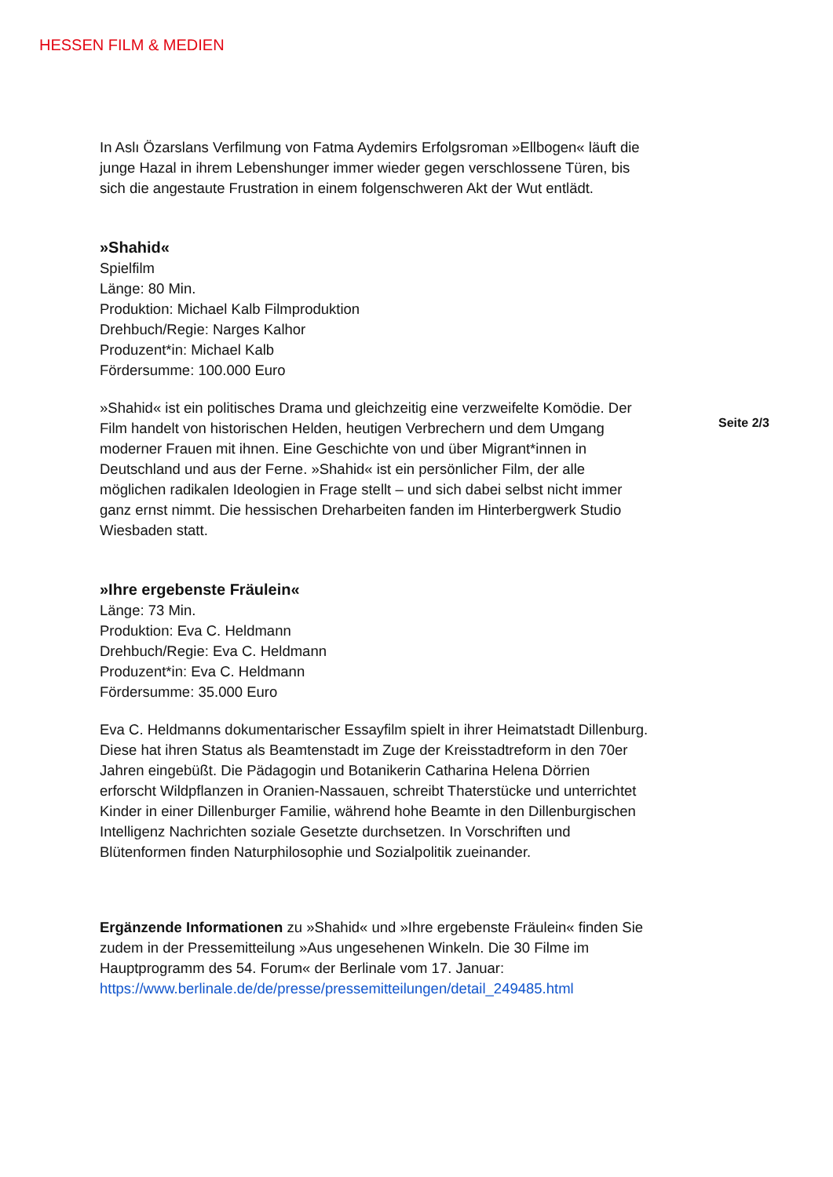HESSEN FILM & MEDIEN
In Aslı Özarslans Verfilmung von Fatma Aydemirs Erfolgsroman »Ellbogen« läuft die junge Hazal in ihrem Lebenshunger immer wieder gegen verschlossene Türen, bis sich die angestaute Frustration in einem folgenschweren Akt der Wut entlädt.
»Shahid«
Spielfilm
Länge: 80 Min.
Produktion: Michael Kalb Filmproduktion
Drehbuch/Regie: Narges Kalhor
Produzent*in: Michael Kalb
Fördersumme: 100.000 Euro
»Shahid« ist ein politisches Drama und gleichzeitig eine verzweifelte Komödie. Der Film handelt von historischen Helden, heutigen Verbrechern und dem Umgang moderner Frauen mit ihnen. Eine Geschichte von und über Migrant*innen in Deutschland und aus der Ferne. »Shahid« ist ein persönlicher Film, der alle möglichen radikalen Ideologien in Frage stellt – und sich dabei selbst nicht immer ganz ernst nimmt. Die hessischen Dreharbeiten fanden im Hinterbergwerk Studio Wiesbaden statt.
»Ihre ergebenste Fräulein«
Länge: 73 Min.
Produktion: Eva C. Heldmann
Drehbuch/Regie: Eva C. Heldmann
Produzent*in: Eva C. Heldmann
Fördersumme: 35.000 Euro
Eva C. Heldmanns dokumentarischer Essayfilm spielt in ihrer Heimatstadt Dillenburg. Diese hat ihren Status als Beamtenstadt im Zuge der Kreisstadtreform in den 70er Jahren eingebüßt. Die Pädagogin und Botanikerin Catharina Helena Dörrien erforscht Wildpflanzen in Oranien-Nassauen, schreibt Thaterstücke und unterrichtet Kinder in einer Dillenburger Familie, während hohe Beamte in den Dillenburgischen Intelligenz Nachrichten soziale Gesetzte durchsetzen. In Vorschriften und Blütenformen finden Naturphilosophie und Sozialpolitik zueinander.
Ergänzende Informationen zu »Shahid« und »Ihre ergebenste Fräulein« finden Sie zudem in der Pressemitteilung »Aus ungesehenen Winkeln. Die 30 Filme im Hauptprogramm des 54. Forum« der Berlinale vom 17. Januar: https://www.berlinale.de/de/presse/pressemitteilungen/detail_249485.html
Seite 2/3